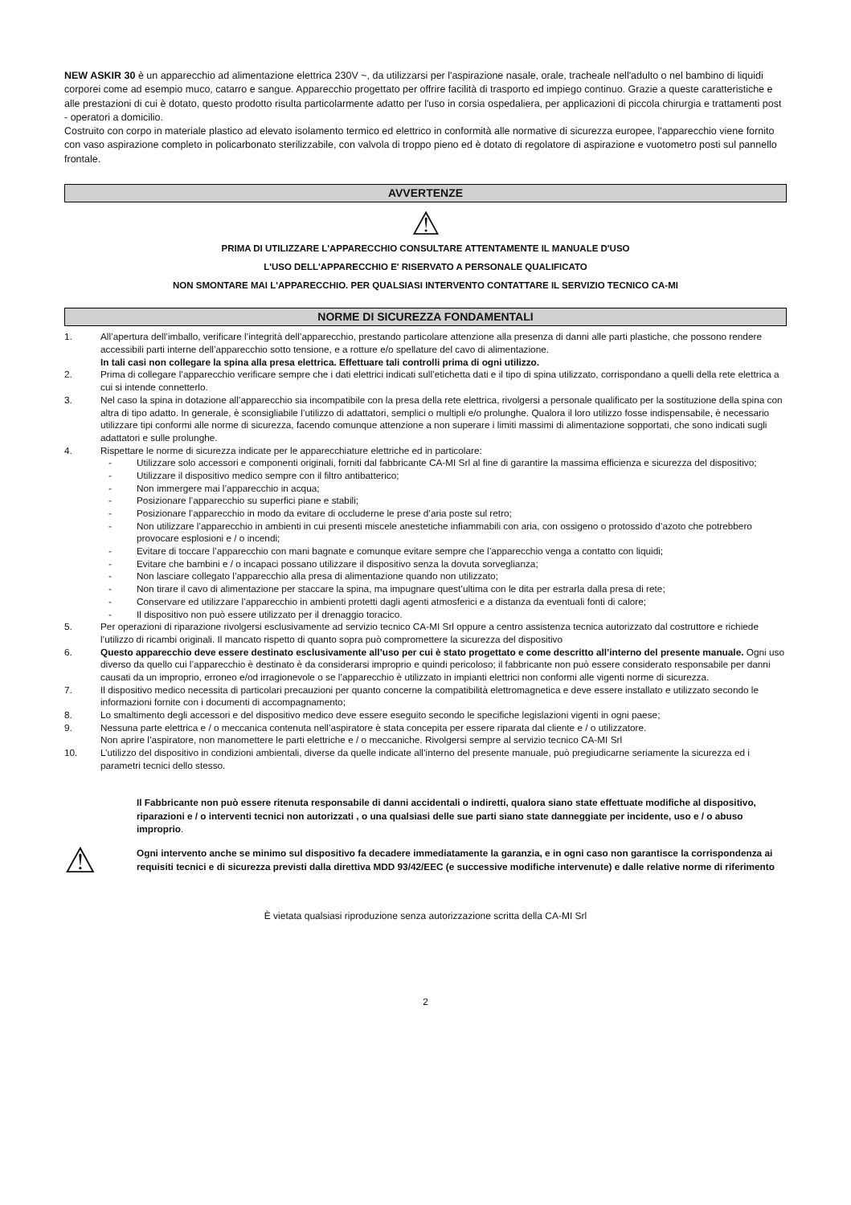NEW ASKIR 30 è un apparecchio ad alimentazione elettrica 230V ~, da utilizzarsi per l'aspirazione nasale, orale, tracheale nell'adulto o nel bambino di liquidi corporei come ad esempio muco, catarro e sangue. Apparecchio progettato per offrire facilità di trasporto ed impiego continuo. Grazie a queste caratteristiche e alle prestazioni di cui è dotato, questo prodotto risulta particolarmente adatto per l'uso in corsia ospedaliera, per applicazioni di piccola chirurgia e trattamenti post - operatori a domicilio.
Costruito con corpo in materiale plastico ad elevato isolamento termico ed elettrico in conformità alle normative di sicurezza europee, l'apparecchio viene fornito con vaso aspirazione completo in policarbonato sterilizzabile, con valvola di troppo pieno ed è dotato di regolatore di aspirazione e vuotometro posti sul pannello frontale.
AVVERTENZE
⚠
PRIMA DI UTILIZZARE L'APPARECCHIO CONSULTARE ATTENTAMENTE IL MANUALE D'USO
L'USO DELL'APPARECCHIO E' RISERVATO A PERSONALE QUALIFICATO
NON SMONTARE MAI L'APPARECCHIO. PER QUALSIASI INTERVENTO CONTATTARE IL SERVIZIO TECNICO CA-MI
NORME DI SICUREZZA FONDAMENTALI
1. All’apertura dell’imballo, verificare l’integrità dell’apparecchio, prestando particolare attenzione alla presenza di danni alle parti plastiche, che possono rendere accessibili parti interne dell’apparecchio sotto tensione, e a rotture e/o spellature del cavo di alimentazione.
In tali casi non collegare la spina alla presa elettrica. Effettuare tali controlli prima di ogni utilizzo.
2. Prima di collegare l’apparecchio verificare sempre che i dati elettrici indicati sull’etichetta dati e il tipo di spina utilizzato, corrispondano a quelli della rete elettrica a cui si intende connetterlo.
3. Nel caso la spina in dotazione all’apparecchio sia incompatibile con la presa della rete elettrica, rivolgersi a personale qualificato per la sostituzione della spina con altra di tipo adatto. In generale, è sconsigliabile l’utilizzo di adattatori, semplici o multipli e/o prolunghe. Qualora il loro utilizzo fosse indispensabile, è necessario utilizzare tipi conformi alle norme di sicurezza, facendo comunque attenzione a non superare i limiti massimi di alimentazione sopportati, che sono indicati sugli adattatori e sulle prolunghe.
4. Rispettare le norme di sicurezza indicate per le apparecchiature elettriche ed in particolare:
- Utilizzare solo accessori e componenti originali, forniti dal fabbricante CA-MI Srl al fine di garantire la massima efficienza e sicurezza del dispositivo;
- Utilizzare il dispositivo medico sempre con il filtro antibatterico;
- Non immergere mai l’apparecchio in acqua;
- Posizionare l’apparecchio su superfici piane e stabili;
- Posizionare l’apparecchio in modo da evitare di occluderne le prese d’aria poste sul retro;
- Non utilizzare l’apparecchio in ambienti in cui presenti miscele anestetiche infiammabili con aria, con ossigeno o protossido d’azoto che potrebbero provocare esplosioni e / o incendi;
- Evitare di toccare l’apparecchio con mani bagnate e comunque evitare sempre che l’apparecchio venga a contatto con liquidi;
- Evitare che bambini e / o incapaci possano utilizzare il dispositivo senza la dovuta sorveglianza;
- Non lasciare collegato l’apparecchio alla presa di alimentazione quando non utilizzato;
- Non tirare il cavo di alimentazione per staccare la spina, ma impugnare quest’ultima con le dita per estrarla dalla presa di rete;
- Conservare ed utilizzare l’apparecchio in ambienti protetti dagli agenti atmosferici e a distanza da eventuali fonti di calore;
- Il dispositivo non può essere utilizzato per il drenaggio toracico.
5. Per operazioni di riparazione rivolgersi esclusivamente ad servizio tecnico CA-MI Srl oppure a centro assistenza tecnica autorizzato dal costruttore e richiede l’utilizzo di ricambi originali. Il mancato rispetto di quanto sopra può compromettere la sicurezza del dispositivo
6. Questo apparecchio deve essere destinato esclusivamente all’uso per cui è stato progettato e come descritto all’interno del presente manuale. Ogni uso diverso da quello cui l’apparecchio è destinato è da considerarsi improprio e quindi pericoloso; il fabbricante non può essere considerato responsabile per danni causati da un improprio, erroneo e/od irragionevole o se l’apparecchio è utilizzato in impianti elettrici non conformi alle vigenti norme di sicurezza.
7. Il dispositivo medico necessita di particolari precauzioni per quanto concerne la compatibilità elettromagnetica e deve essere installato e utilizzato secondo le informazioni fornite con i documenti di accompagnamento;
8. Lo smaltimento degli accessori e del dispositivo medico deve essere eseguito secondo le specifiche legislazioni vigenti in ogni paese;
9. Nessuna parte elettrica e / o meccanica contenuta nell’aspiratore è stata concepita per essere riparata dal cliente e / o utilizzatore.
Non aprire l’aspiratore, non manomettere le parti elettriche e / o meccaniche. Rivolgersi sempre al servizio tecnico CA-MI Srl
10. L’utilizzo del dispositivo in condizioni ambientali, diverse da quelle indicate all’interno del presente manuale, può pregiudicarne seriamente la sicurezza ed i parametri tecnici dello stesso.
⚠
Il Fabbricante non può essere ritenuta responsabile di danni accidentali o indiretti, qualora siano state effettuate modifiche al dispositivo, riparazioni e / o interventi tecnici non autorizzati , o una qualsiasi delle sue parti siano state danneggiate per incidente, uso e / o abuso improprio.
Ogni intervento anche se minimo sul dispositivo fa decadere immediatamente la garanzia, e in ogni caso non garantisce la corrispondenza ai requisiti tecnici e di sicurezza previsti dalla direttiva MDD 93/42/EEC (e successive modifiche intervenute) e dalle relative norme di riferimento
È vietata qualsiasi riproduzione senza autorizzazione scritta della CA-MI Srl
2